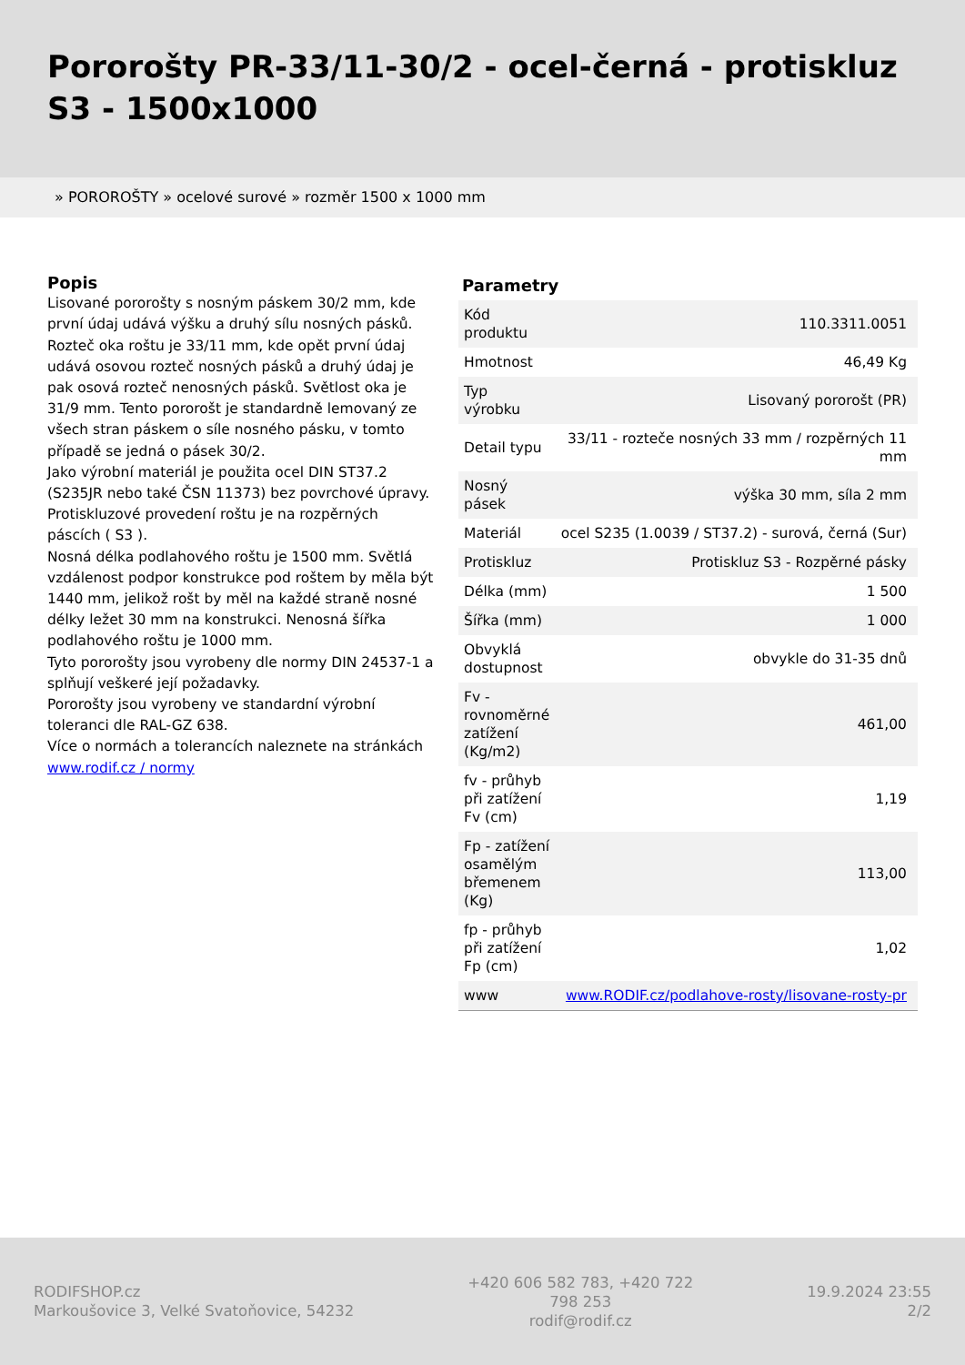Pororošty PR-33/11-30/2 - ocel-černá - protiskluz S3 - 1500x1000
» POROROŠTY » ocelové surové » rozměr 1500 x 1000 mm
Popis
Lisované pororošty s nosným páskem 30/2 mm, kde první údaj udává výšku a druhý sílu nosných pásků. Rozteč oka roštu je 33/11 mm, kde opět první údaj udává osovou rozteč nosných pásků a druhý údaj je pak osová rozteč nenosných pásků. Světlost oka je 31/9 mm. Tento pororošt je standardně lemovaný ze všech stran páskem o síle nosného pásku, v tomto případě se jedná o pásek 30/2.
Jako výrobní materiál je použita ocel DIN ST37.2 (S235JR nebo také ČSN 11373) bez povrchové úpravy.
Protiskluzové provedení roštu je na rozpěrných páscích ( S3 ).
Nosná délka podlahového roštu je 1500 mm. Světlá vzdálenost podpor konstrukce pod roštem by měla být 1440 mm, jelikož rošt by měl na každé straně nosné délky ležet 30 mm na konstrukci. Nenosná šířka podlahového roštu je 1000 mm.
Tyto pororošty jsou vyrobeny dle normy DIN 24537-1 a splňují veškeré její požadavky.
Pororošty jsou vyrobeny ve standardní výrobní toleranci dle RAL-GZ 638.
Více o normách a tolerancích naleznete na stránkách www.rodif.cz / normy
Parametry
| Kód produktu | 110.3311.0051 |
| Hmotnost | 46,49 Kg |
| Typ výrobku | Lisovaný pororošt (PR) |
| Detail typu | 33/11 - rozteče nosných 33 mm / rozpěrných 11 mm |
| Nosný pásek | výška 30 mm, síla 2 mm |
| Materiál | ocel S235 (1.0039 / ST37.2) - surová, černá (Sur) |
| Protiskluz | Protiskluz S3 - Rozpěrné pásky |
| Délka (mm) | 1 500 |
| Šířka (mm) | 1 000 |
| Obvyklá dostupnost | obvykle do 31-35 dnů |
| Fv - rovnoměrné zatížení (Kg/m2) | 461,00 |
| fv - průhyb při zatížení Fv (cm) | 1,19 |
| Fp - zatížení osamělým břemenem (Kg) | 113,00 |
| fp - průhyb při zatížení Fp (cm) | 1,02 |
| www | www.RODIF.cz/podlahove-rosty/lisovane-rosty-pr |
RODIFSHOP.cz
Markoušovice 3, Velké Svatoňovice, 54232
+420 606 582 783, +420 722 798 253
rodif@rodif.cz
19.9.2024 23:55
2/2